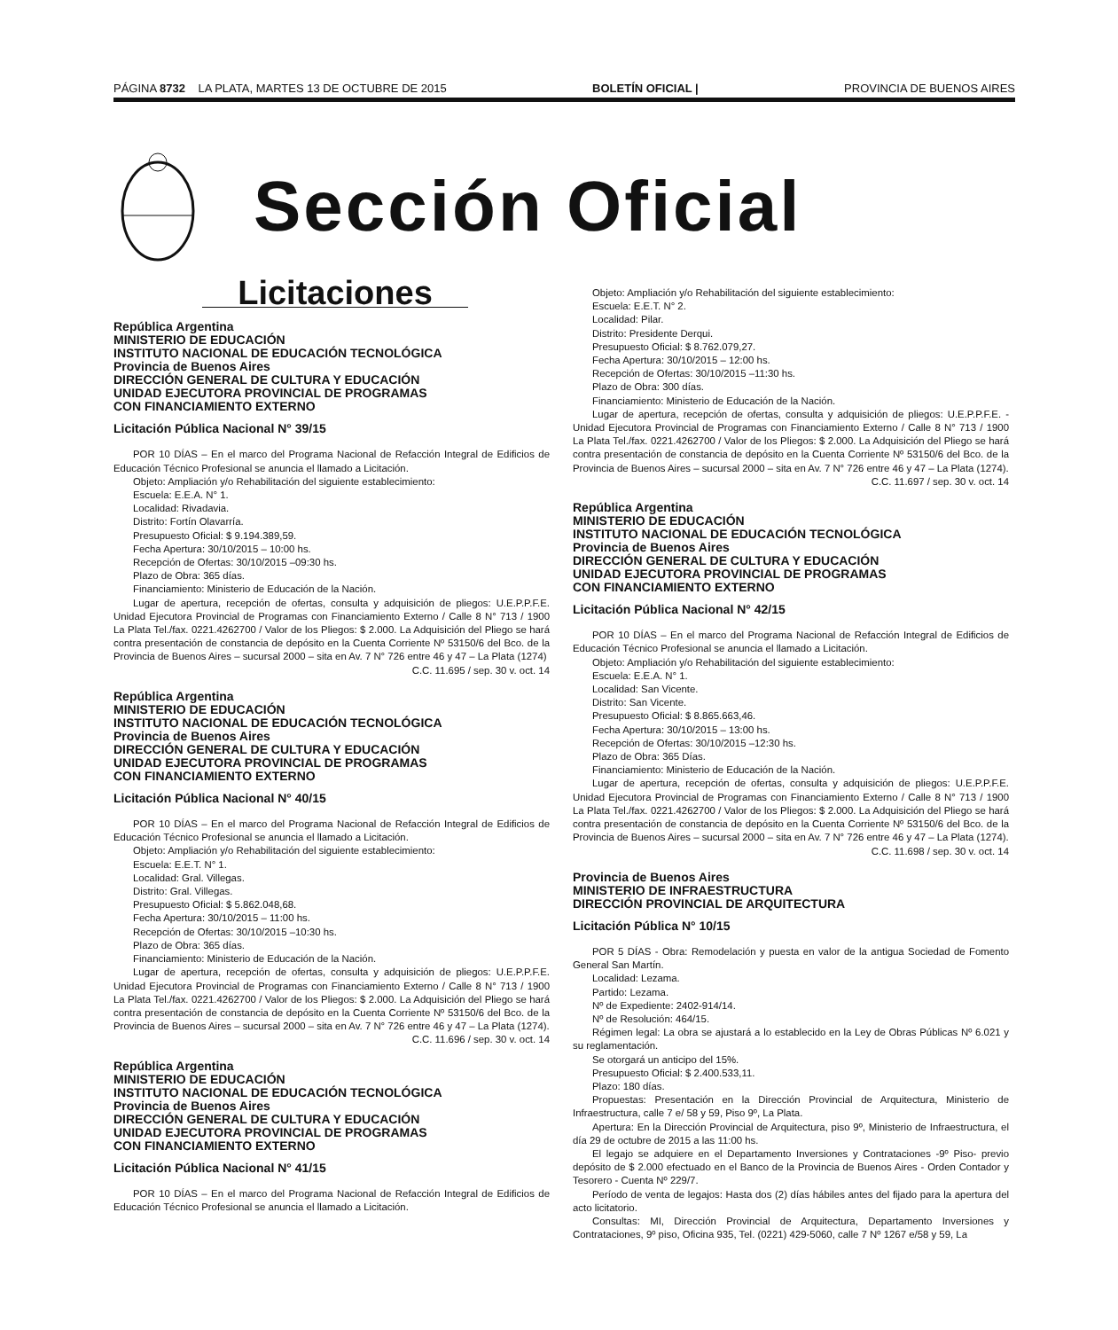PÁGINA 8732 LA PLATA, MARTES 13 DE OCTUBRE DE 2015 BOLETÍN OFICIAL | PROVINCIA DE BUENOS AIRES
Sección Oficial
Licitaciones
República Argentina
MINISTERIO DE EDUCACIÓN
INSTITUTO NACIONAL DE EDUCACIÓN TECNOLÓGICA
Provincia de Buenos Aires
DIRECCIÓN GENERAL DE CULTURA Y EDUCACIÓN
UNIDAD EJECUTORA PROVINCIAL DE PROGRAMAS
CON FINANCIAMIENTO EXTERNO
Licitación Pública Nacional N° 39/15
POR 10 DÍAS – En el marco del Programa Nacional de Refacción Integral de Edificios de Educación Técnico Profesional se anuncia el llamado a Licitación.
Objeto: Ampliación y/o Rehabilitación del siguiente establecimiento:
Escuela: E.E.A. N° 1.
Localidad: Rivadavia.
Distrito: Fortín Olavarría.
Presupuesto Oficial: $ 9.194.389,59.
Fecha Apertura: 30/10/2015 – 10:00 hs.
Recepción de Ofertas: 30/10/2015 –09:30 hs.
Plazo de Obra: 365 días.
Financiamiento: Ministerio de Educación de la Nación.
Lugar de apertura, recepción de ofertas, consulta y adquisición de pliegos: U.E.P.P.F.E. Unidad Ejecutora Provincial de Programas con Financiamiento Externo / Calle 8 N° 713 / 1900 La Plata Tel./fax. 0221.4262700 / Valor de los Pliegos: $ 2.000. La Adquisición del Pliego se hará contra presentación de constancia de depósito en la Cuenta Corriente Nº 53150/6 del Bco. de la Provincia de Buenos Aires – sucursal 2000 – sita en Av. 7 N° 726 entre 46 y 47 – La Plata (1274)
C.C. 11.695 / sep. 30 v. oct. 14
República Argentina
MINISTERIO DE EDUCACIÓN
INSTITUTO NACIONAL DE EDUCACIÓN TECNOLÓGICA
Provincia de Buenos Aires
DIRECCIÓN GENERAL DE CULTURA Y EDUCACIÓN
UNIDAD EJECUTORA PROVINCIAL DE PROGRAMAS
CON FINANCIAMIENTO EXTERNO
Licitación Pública Nacional N° 40/15
POR 10 DÍAS – En el marco del Programa Nacional de Refacción Integral de Edificios de Educación Técnico Profesional se anuncia el llamado a Licitación.
Objeto: Ampliación y/o Rehabilitación del siguiente establecimiento:
Escuela: E.E.T. N° 1.
Localidad: Gral. Villegas.
Distrito: Gral. Villegas.
Presupuesto Oficial: $ 5.862.048,68.
Fecha Apertura: 30/10/2015 – 11:00 hs.
Recepción de Ofertas: 30/10/2015 –10:30 hs.
Plazo de Obra: 365 días.
Financiamiento: Ministerio de Educación de la Nación.
Lugar de apertura, recepción de ofertas, consulta y adquisición de pliegos: U.E.P.P.F.E. Unidad Ejecutora Provincial de Programas con Financiamiento Externo / Calle 8 N° 713 / 1900 La Plata Tel./fax. 0221.4262700 / Valor de los Pliegos: $ 2.000. La Adquisición del Pliego se hará contra presentación de constancia de depósito en la Cuenta Corriente Nº 53150/6 del Bco. de la Provincia de Buenos Aires – sucursal 2000 – sita en Av. 7 N° 726 entre 46 y 47 – La Plata (1274).
C.C. 11.696 / sep. 30 v. oct. 14
República Argentina
MINISTERIO DE EDUCACIÓN
INSTITUTO NACIONAL DE EDUCACIÓN TECNOLÓGICA
Provincia de Buenos Aires
DIRECCIÓN GENERAL DE CULTURA Y EDUCACIÓN
UNIDAD EJECUTORA PROVINCIAL DE PROGRAMAS
CON FINANCIAMIENTO EXTERNO
Licitación Pública Nacional N° 41/15
POR 10 DÍAS – En el marco del Programa Nacional de Refacción Integral de Edificios de Educación Técnico Profesional se anuncia el llamado a Licitación.
Objeto: Ampliación y/o Rehabilitación del siguiente establecimiento:
Escuela: E.E.T. N° 2.
Localidad: Pilar.
Distrito: Presidente Derqui.
Presupuesto Oficial: $ 8.762.079,27.
Fecha Apertura: 30/10/2015 – 12:00 hs.
Recepción de Ofertas: 30/10/2015 –11:30 hs.
Plazo de Obra: 300 días.
Financiamiento: Ministerio de Educación de la Nación.
Lugar de apertura, recepción de ofertas, consulta y adquisición de pliegos: U.E.P.P.F.E. -Unidad Ejecutora Provincial de Programas con Financiamiento Externo / Calle 8 N° 713 / 1900 La Plata Tel./fax. 0221.4262700 / Valor de los Pliegos: $ 2.000. La Adquisición del Pliego se hará contra presentación de constancia de depósito en la Cuenta Corriente Nº 53150/6 del Bco. de la Provincia de Buenos Aires – sucursal 2000 – sita en Av. 7 N° 726 entre 46 y 47 – La Plata (1274).
C.C. 11.697 / sep. 30 v. oct. 14
República Argentina
MINISTERIO DE EDUCACIÓN
INSTITUTO NACIONAL DE EDUCACIÓN TECNOLÓGICA
Provincia de Buenos Aires
DIRECCIÓN GENERAL DE CULTURA Y EDUCACIÓN
UNIDAD EJECUTORA PROVINCIAL DE PROGRAMAS
CON FINANCIAMIENTO EXTERNO
Licitación Pública Nacional N° 42/15
POR 10 DÍAS – En el marco del Programa Nacional de Refacción Integral de Edificios de Educación Técnico Profesional se anuncia el llamado a Licitación.
Objeto: Ampliación y/o Rehabilitación del siguiente establecimiento:
Escuela: E.E.A. N° 1.
Localidad: San Vicente.
Distrito: San Vicente.
Presupuesto Oficial: $ 8.865.663,46.
Fecha Apertura: 30/10/2015 – 13:00 hs.
Recepción de Ofertas: 30/10/2015 –12:30 hs.
Plazo de Obra: 365 Días.
Financiamiento: Ministerio de Educación de la Nación.
Lugar de apertura, recepción de ofertas, consulta y adquisición de pliegos: U.E.P.P.F.E. Unidad Ejecutora Provincial de Programas con Financiamiento Externo / Calle 8 N° 713 / 1900 La Plata Tel./fax. 0221.4262700 / Valor de los Pliegos: $ 2.000. La Adquisición del Pliego se hará contra presentación de constancia de depósito en la Cuenta Corriente Nº 53150/6 del Bco. de la Provincia de Buenos Aires – sucursal 2000 – sita en Av. 7 N° 726 entre 46 y 47 – La Plata (1274).
C.C. 11.698 / sep. 30 v. oct. 14
Provincia de Buenos Aires
MINISTERIO DE INFRAESTRUCTURA
DIRECCIÓN PROVINCIAL DE ARQUITECTURA
Licitación Pública N° 10/15
POR 5 DÍAS - Obra: Remodelación y puesta en valor de la antigua Sociedad de Fomento General San Martín.
Localidad: Lezama.
Partido: Lezama.
Nº de Expediente: 2402-914/14.
Nº de Resolución: 464/15.
Régimen legal: La obra se ajustará a lo establecido en la Ley de Obras Públicas Nº 6.021 y su reglamentación.
Se otorgará un anticipo del 15%.
Presupuesto Oficial: $ 2.400.533,11.
Plazo: 180 días.
Propuestas: Presentación en la Dirección Provincial de Arquitectura, Ministerio de Infraestructura, calle 7 e/ 58 y 59, Piso 9º, La Plata.
Apertura: En la Dirección Provincial de Arquitectura, piso 9º, Ministerio de Infraestructura, el día 29 de octubre de 2015 a las 11:00 hs.
El legajo se adquiere en el Departamento Inversiones y Contrataciones -9º Piso- previo depósito de $ 2.000 efectuado en el Banco de la Provincia de Buenos Aires - Orden Contador y Tesorero - Cuenta Nº 229/7.
Período de venta de legajos: Hasta dos (2) días hábiles antes del fijado para la apertura del acto licitatorio.
Consultas: MI, Dirección Provincial de Arquitectura, Departamento Inversiones y Contrataciones, 9º piso, Oficina 935, Tel. (0221) 429-5060, calle 7 Nº 1267 e/58 y 59, La